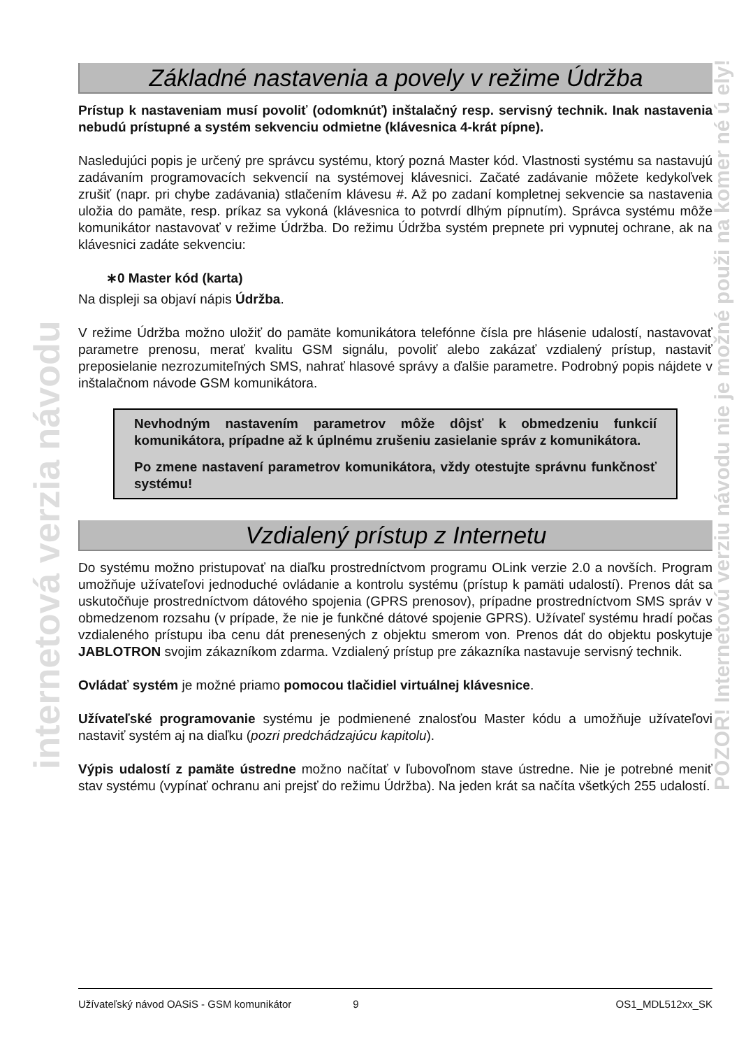internetová verzia návodu
POZOR! Internetovú verziu návodu nie je možné použi na komer né ú ely!
Základné nastavenia a povely v režime Údržba
Prístup k nastaveniam musí povoliť (odomknúť) inštalačný resp. servisný technik. Inak nastavenia nebudú prístupné a systém sekvenciu odmietne (klávesnica 4-krát pípne).
Nasledujúci popis je určený pre správcu systému, ktorý pozná Master kód. Vlastnosti systému sa nastavujú zadávaním programovacích sekvencií na systémovej klávesnici. Začaté zadávanie môžete kedykoľvek zrušiť (napr. pri chybe zadávania) stlačením klávesu #. Až po zadaní kompletnej sekvencie sa nastavenia uložia do pamäte, resp. príkaz sa vykoná (klávesnica to potvrdí dlhým pípnutím). Správca systému môže komunikátor nastavovať v režime Údržba. Do režimu Údržba systém prepnete pri vypnutej ochrane, ak na klávesnici zadáte sekvenciu:
∗0 Master kód (karta)
Na displeji sa objaví nápis Údržba.
V režime Údržba možno uložiť do pamäte komunikátora telefónne čísla pre hlásenie udalostí, nastavovať parametre prenosu, merať kvalitu GSM signálu, povoliť alebo zakázať vzdialený prístup, nastaviť preposielanie nezrozumiteľných SMS, nahrať hlasové správy a ďalšie parametre. Podrobný popis nájdete v inštalačnom návode GSM komunikátora.
Nevhodným nastavením parametrov môže dôjsť k obmedzeniu funkcií komunikátora, prípadne až k úplnému zrušeniu zasielanie správ z komunikátora.
Po zmene nastavení parametrov komunikátora, vždy otestujte správnu funkčnosť systému!
Vzdialený prístup z Internetu
Do systému možno pristupovať na diaľku prostredníctvom programu OLink verzie 2.0 a novších. Program umožňuje užívateľovi jednoduché ovládanie a kontrolu systému (prístup k pamäti udalostí). Prenos dát sa uskutočňuje prostredníctvom dátového spojenia (GPRS prenosov), prípadne prostredníctvom SMS správ v obmedzenom rozsahu (v prípade, že nie je funkčné dátové spojenie GPRS). Užívateľ systému hradí počas vzdialeného prístupu iba cenu dát prenesených z objektu smerom von. Prenos dát do objektu poskytuje JABLOTRON svojim zákazníkom zdarma. Vzdialený prístup pre zákazníka nastavuje servisný technik.
Ovládať systém je možné priamo pomocou tlačidiel virtuálnej klávesnice.
Užívateľské programovanie systému je podmienené znalosťou Master kódu a umožňuje užívateľovi nastaviť systém aj na diaľku (pozri predchádzajúcu kapitolu).
Výpis udalostí z pamäte ústredne možno načítať v ľubovoľnom stave ústredne. Nie je potrebné meniť stav systému (vypínať ochranu ani prejsť do režimu Údržba). Na jeden krát sa načíta všetkých 255 udalostí.
Užívateľský návod OASiS - GSM komunikátor 9 OS1_MDL512xx_SK